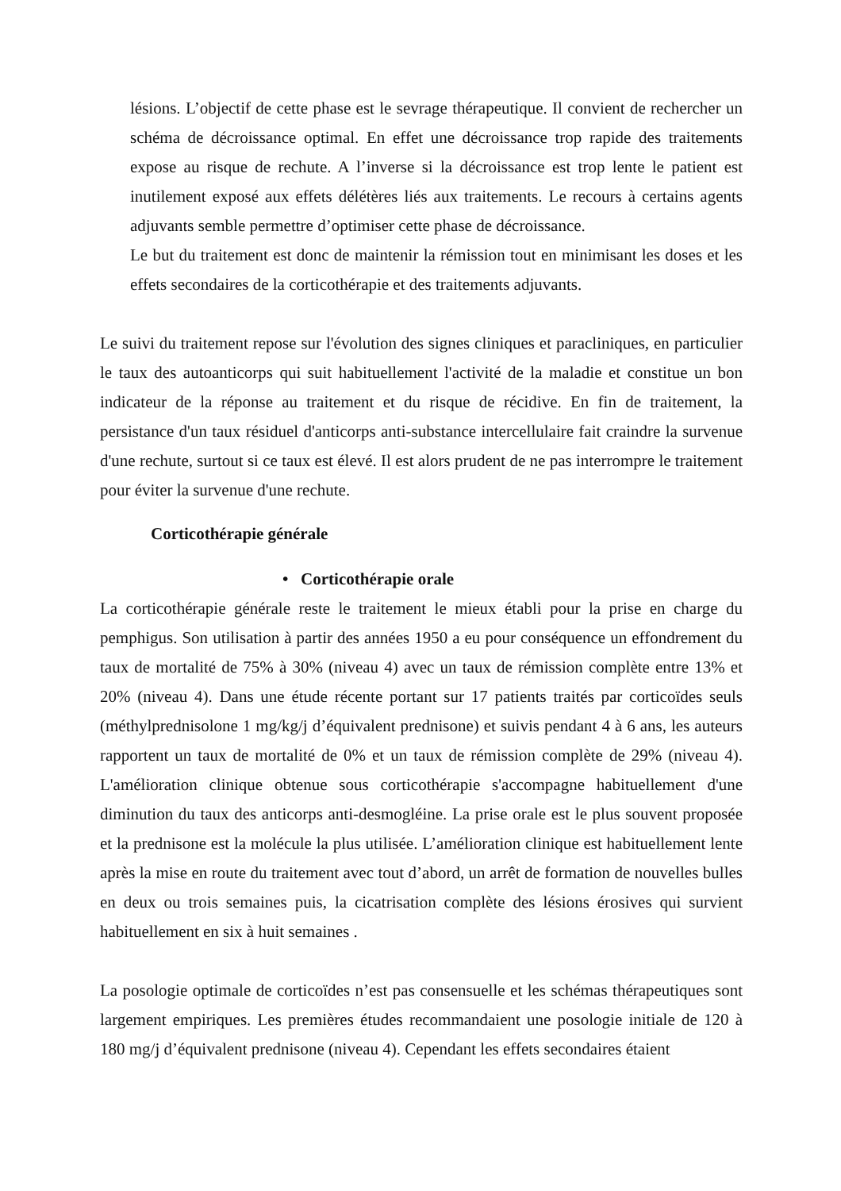lésions. L’objectif de cette phase est le sevrage thérapeutique. Il convient de rechercher un schéma de décroissance optimal. En effet une décroissance trop rapide des traitements expose au risque de rechute. A l’inverse si la décroissance est trop lente le patient est inutilement exposé aux effets délétères liés aux traitements. Le recours à certains agents adjuvants semble permettre d’optimiser cette phase de décroissance.
Le but du traitement est donc de maintenir la rémission tout en minimisant les doses et les effets secondaires de la corticothérapie et des traitements adjuvants.
Le suivi du traitement repose sur l'évolution des signes cliniques et paracliniques, en particulier le taux des autoanticorps qui suit habituellement l'activité de la maladie et constitue un bon indicateur de la réponse au traitement et du risque de récidive. En fin de traitement, la persistance d'un taux résiduel d'anticorps anti-substance intercellulaire fait craindre la survenue d'une rechute, surtout si ce taux est élevé. Il est alors prudent de ne pas interrompre le traitement pour éviter la survenue d'une rechute.
Corticothérapie générale
• Corticothérapie orale
La corticothérapie générale reste le traitement le mieux établi pour la prise en charge du pemphigus. Son utilisation à partir des années 1950 a eu pour conséquence un effondrement du taux de mortalité de 75% à 30% (niveau 4) avec un taux de rémission complète entre 13% et 20% (niveau 4). Dans une étude récente portant sur 17 patients traités par corticoïdes seuls (méthylprednisolone 1 mg/kg/j d’équivalent prednisone) et suivis pendant 4 à 6 ans, les auteurs rapportent un taux de mortalité de 0% et un taux de rémission complète de 29% (niveau 4). L'amélioration clinique obtenue sous corticothérapie s'accompagne habituellement d'une diminution du taux des anticorps anti-desmogléine. La prise orale est le plus souvent proposée et la prednisone est la molécule la plus utilisée. L’amélioration clinique est habituellement lente après la mise en route du traitement avec tout d’abord, un arrêt de formation de nouvelles bulles en deux ou trois semaines puis, la cicatrisation complète des lésions érosives qui survient habituellement en six à huit semaines .
La posologie optimale de corticoïdes n’est pas consensuelle et les schémas thérapeutiques sont largement empiriques. Les premières études recommandaient une posologie initiale de 120 à 180 mg/j d’équivalent prednisone (niveau 4). Cependant les effets secondaires étaient